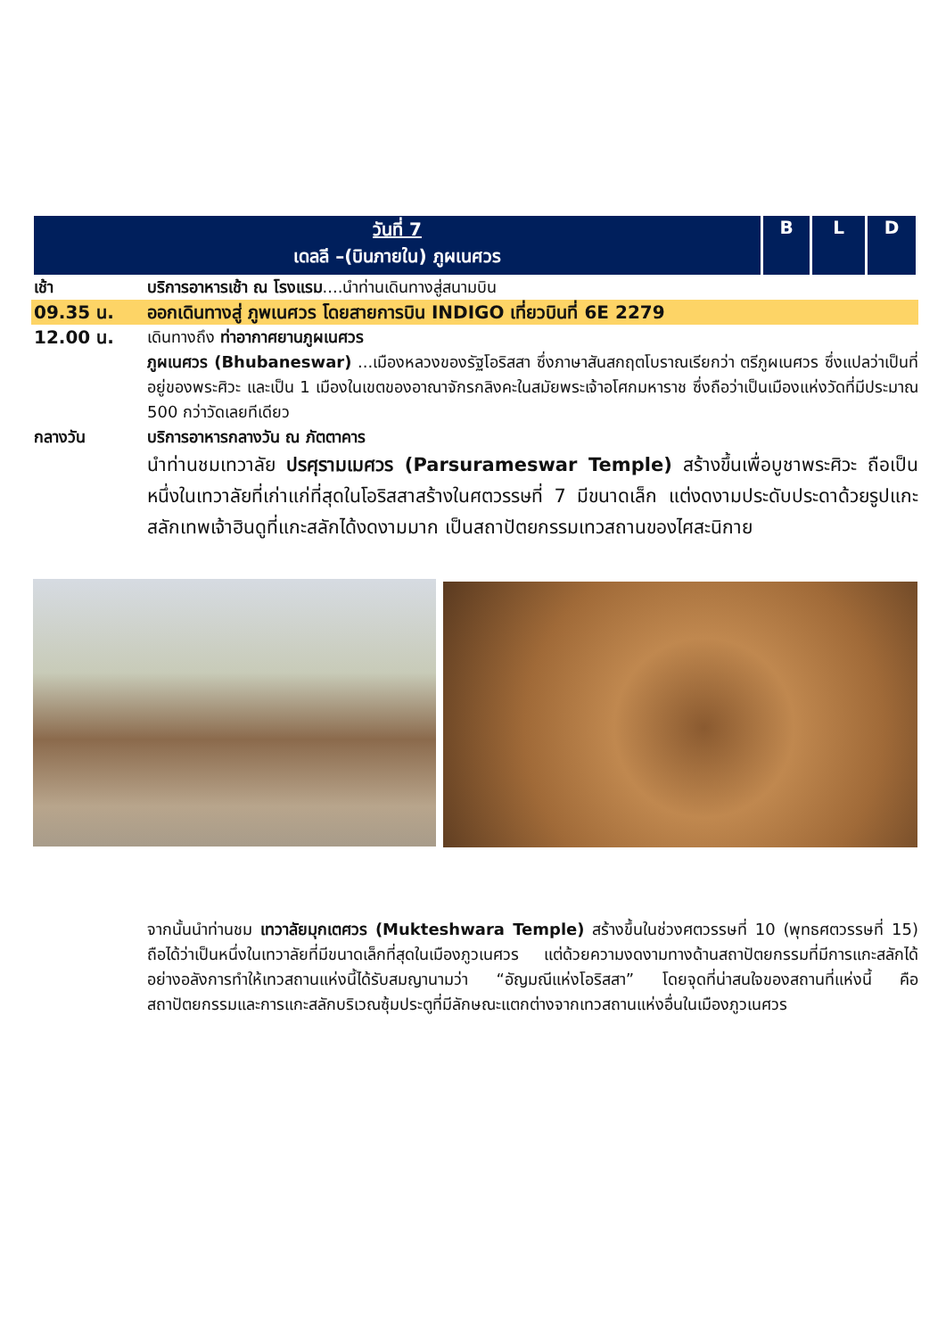| วันที่ 7 เดลลี –(บินภายใน) ภูผเนศวร | B | L | D |
เช้า บริการอาหารเช้า ณ โรงแรม....นำท่านเดินทางสู่สนามบิน
09.35 น. ออกเดินทางสู่ ภูพเนศวร โดยสายการบิน INDIGO เที่ยวบินที่ 6E 2279
12.00 น. เดินทางถึง ท่าอากาศยานภูผเนศวร
ภูผเนศวร (Bhubaneswar) ...เมืองหลวงของรัฐโอริสสา ซึ่งภาษาสันสกฤตโบราณเรียกว่า ตรีภูผเนศวร ซึ่งแปลว่าเป็นที่อยู่ของพระศิวะ และเป็น 1 เมืองในเขตของอาณาจักรกลิงคะในสมัยพระเจ้าอโศกมหาราช ซึ่งถือว่าเป็นเมืองแห่งวัดที่มีประมาณ 500 กว่าวัดเลยทีเดียว
กลางวัน บริการอาหารกลางวัน ณ ภัตตาคาร
นำท่านชมเทวาลัย ปรศุรามเมศวร (Parsurameswar Temple) สร้างขึ้นเพื่อบูชาพระศิวะ ถือเป็นหนึ่งในเทวาลัยที่เก่าแก่ที่สุดในโอริสสาสร้างในศตวรรษที่ 7 มีขนาดเล็ก แต่งดงามประดับประดาด้วยรูปแกะสลักเทพเจ้าฮินดูที่แกะสลักได้งดงามมาก เป็นสถาปัตยกรรมเทวสถานของไศสะนิกาย
จากนั้นนำท่านชม เทวาลัยมุกเตศวร (Mukteshwara Temple) สร้างขึ้นในช่วงศตวรรษที่ 10 (พุทธศตวรรษที่ 15) ถือได้ว่าเป็นหนึ่งในเทวาลัยที่มีขนาดเล็กที่สุดในเมืองภูวเนศวร แต่ด้วยความงดงามทางด้านสถาปัตยกรรมที่มีการแกะสลักได้อย่างอลังการทำให้เทวสถานแห่งนี้ได้รับสมญานามว่า “อัญมณีแห่งโอริสสา” โดยจุดที่น่าสนใจของสถานที่แห่งนี้ คือ สถาปัตยกรรมและการแกะสลักบริเวณซุ้มประตูที่มีลักษณะแตกต่างจากเทวสถานแห่งอื่นในเมืองภูวเนศวร